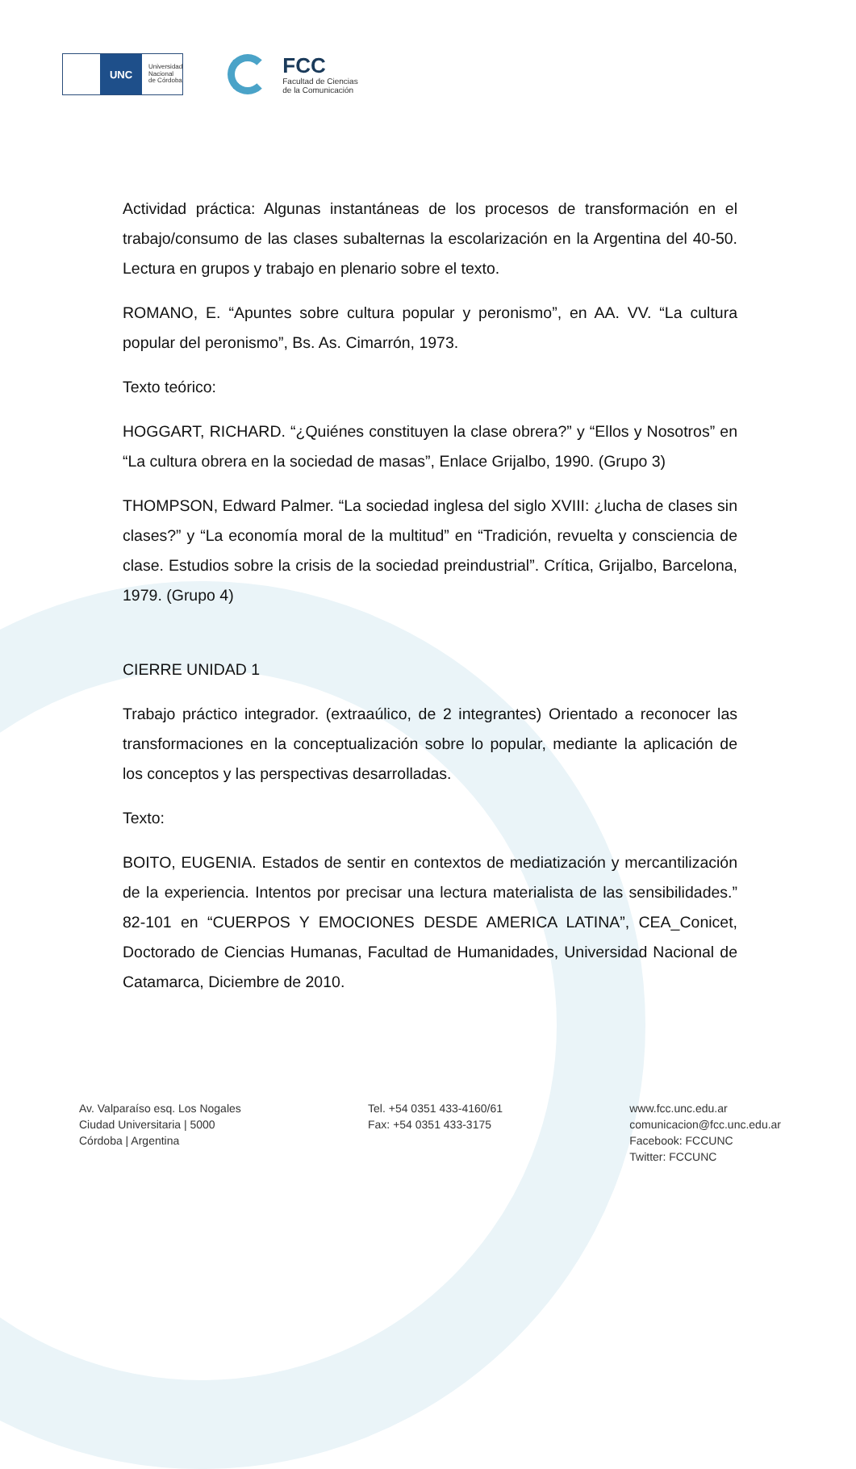UNC
Universidad
Nacional
de Córdoba
FCC
Facultad de Ciencias
de la Comunicación
Actividad práctica: Algunas instantáneas de los procesos de transformación en el trabajo/consumo de las clases subalternas la escolarización en la Argentina del 40-50. Lectura en grupos y trabajo en plenario sobre el texto.
ROMANO, E. “Apuntes sobre cultura popular y peronismo”, en AA. VV. “La cultura popular del peronismo”, Bs. As. Cimarrón, 1973.
Texto teórico:
HOGGART, RICHARD. “¿Quiénes constituyen la clase obrera?” y “Ellos y Nosotros” en “La cultura obrera en la sociedad de masas”, Enlace Grijalbo, 1990. (Grupo 3)
THOMPSON, Edward Palmer. “La sociedad inglesa del siglo XVIII: ¿lucha de clases sin clases?” y “La economía moral de la multitud” en “Tradición, revuelta y consciencia de clase. Estudios sobre la crisis de la sociedad preindustrial”. Crítica, Grijalbo, Barcelona, 1979. (Grupo 4)
CIERRE UNIDAD 1
Trabajo práctico integrador. (extraaúlico, de 2 integrantes) Orientado a reconocer las transformaciones en la conceptualización sobre lo popular, mediante la aplicación de los conceptos y las perspectivas desarrolladas.
Texto:
BOITO, EUGENIA. Estados de sentir en contextos de mediatización y mercantilización de la experiencia. Intentos por precisar una lectura materialista de las sensibilidades.” 82-101 en “CUERPOS Y EMOCIONES DESDE AMERICA LATINA”, CEA_Conicet, Doctorado de Ciencias Humanas, Facultad de Humanidades, Universidad Nacional de Catamarca, Diciembre de 2010.
Av. Valparaíso esq. Los Nogales
Ciudad Universitaria | 5000
Córdoba | Argentina
Tel. +54 0351 433-4160/61
Fax: +54 0351 433-3175
www.fcc.unc.edu.ar
comunicacion@fcc.unc.edu.ar
Facebook: FCCUNC
Twitter: FCCUNC